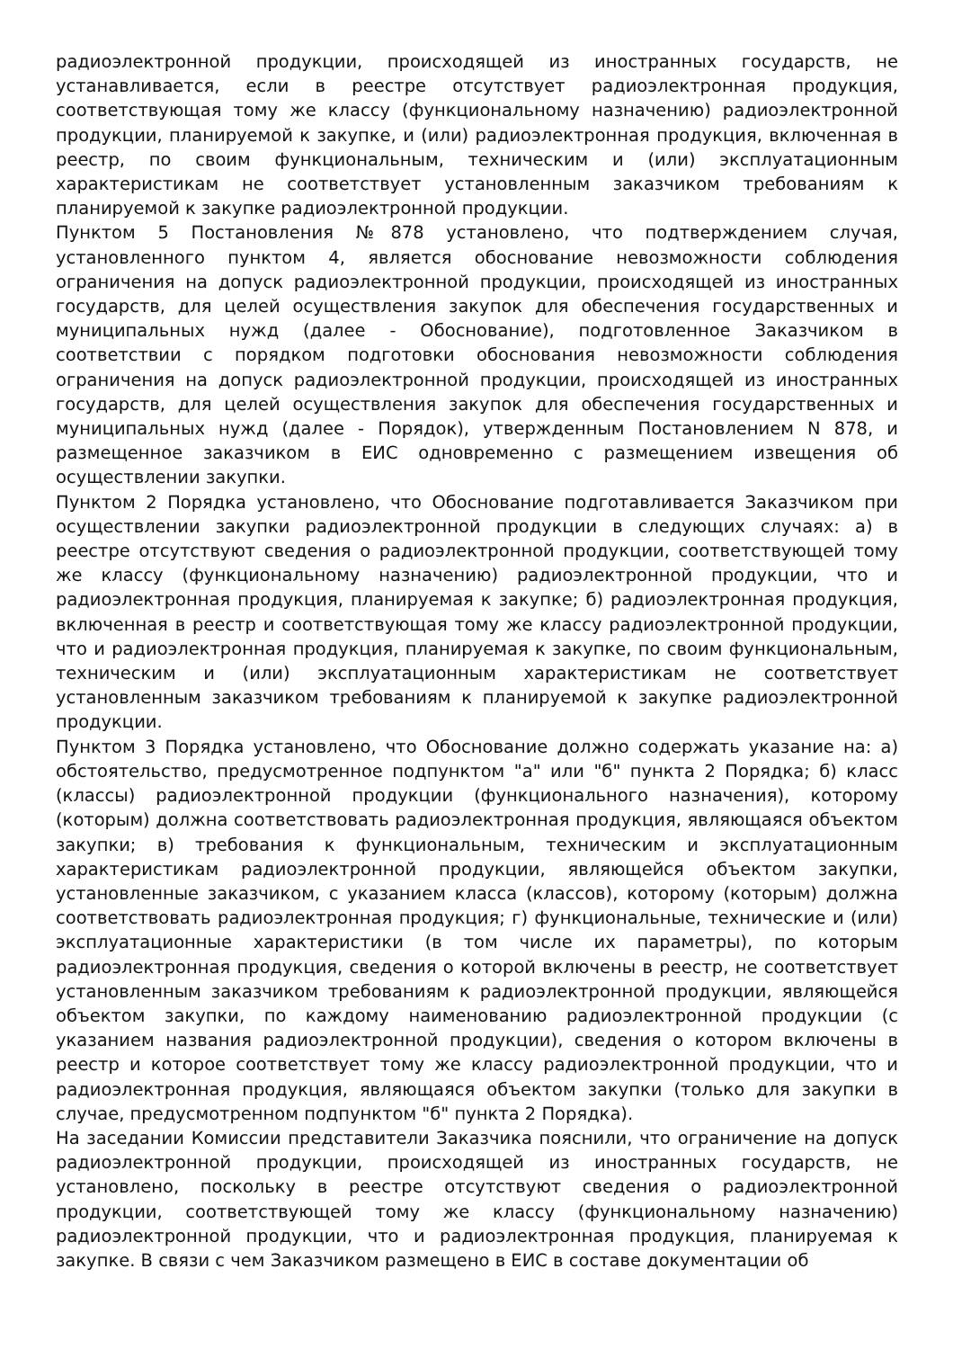радиоэлектронной продукции, происходящей из иностранных государств, не устанавливается, если в реестре отсутствует радиоэлектронная продукция, соответствующая тому же классу (функциональному назначению) радиоэлектронной продукции, планируемой к закупке, и (или) радиоэлектронная продукция, включенная в реестр, по своим функциональным, техническим и (или) эксплуатационным характеристикам не соответствует установленным заказчиком требованиям к планируемой к закупке радиоэлектронной продукции.
Пунктом 5 Постановления №878 установлено, что подтверждением случая, установленного пунктом 4, является обоснование невозможности соблюдения ограничения на допуск радиоэлектронной продукции, происходящей из иностранных государств, для целей осуществления закупок для обеспечения государственных и муниципальных нужд (далее - Обоснование), подготовленное Заказчиком в соответствии с порядком подготовки обоснования невозможности соблюдения ограничения на допуск радиоэлектронной продукции, происходящей из иностранных государств, для целей осуществления закупок для обеспечения государственных и муниципальных нужд (далее - Порядок), утвержденным Постановлением N 878, и размещенное заказчиком в ЕИС одновременно с размещением извещения об осуществлении закупки.
Пунктом 2 Порядка установлено, что Обоснование подготавливается Заказчиком при осуществлении закупки радиоэлектронной продукции в следующих случаях: а) в реестре отсутствуют сведения о радиоэлектронной продукции, соответствующей тому же классу (функциональному назначению) радиоэлектронной продукции, что и радиоэлектронная продукция, планируемая к закупке; б) радиоэлектронная продукция, включенная в реестр и соответствующая тому же классу радиоэлектронной продукции, что и радиоэлектронная продукция, планируемая к закупке, по своим функциональным, техническим и (или) эксплуатационным характеристикам не соответствует установленным заказчиком требованиям к планируемой к закупке радиоэлектронной продукции.
Пунктом 3 Порядка установлено, что Обоснование должно содержать указание на: а) обстоятельство, предусмотренное подпунктом "а" или "б" пункта 2 Порядка; б) класс (классы) радиоэлектронной продукции (функционального назначения), которому (которым) должна соответствовать радиоэлектронная продукция, являющаяся объектом закупки; в) требования к функциональным, техническим и эксплуатационным характеристикам радиоэлектронной продукции, являющейся объектом закупки, установленные заказчиком, с указанием класса (классов), которому (которым) должна соответствовать радиоэлектронная продукция; г) функциональные, технические и (или) эксплуатационные характеристики (в том числе их параметры), по которым радиоэлектронная продукция, сведения о которой включены в реестр, не соответствует установленным заказчиком требованиям к радиоэлектронной продукции, являющейся объектом закупки, по каждому наименованию радиоэлектронной продукции (с указанием названия радиоэлектронной продукции), сведения о котором включены в реестр и которое соответствует тому же классу радиоэлектронной продукции, что и радиоэлектронная продукция, являющаяся объектом закупки (только для закупки в случае, предусмотренном подпунктом "б" пункта 2 Порядка).
На заседании Комиссии представители Заказчика пояснили, что ограничение на допуск радиоэлектронной продукции, происходящей из иностранных государств, не установлено, поскольку в реестре отсутствуют сведения о радиоэлектронной продукции, соответствующей тому же классу (функциональному назначению) радиоэлектронной продукции, что и радиоэлектронная продукция, планируемая к закупке. В связи с чем Заказчиком размещено в ЕИС в составе документации об